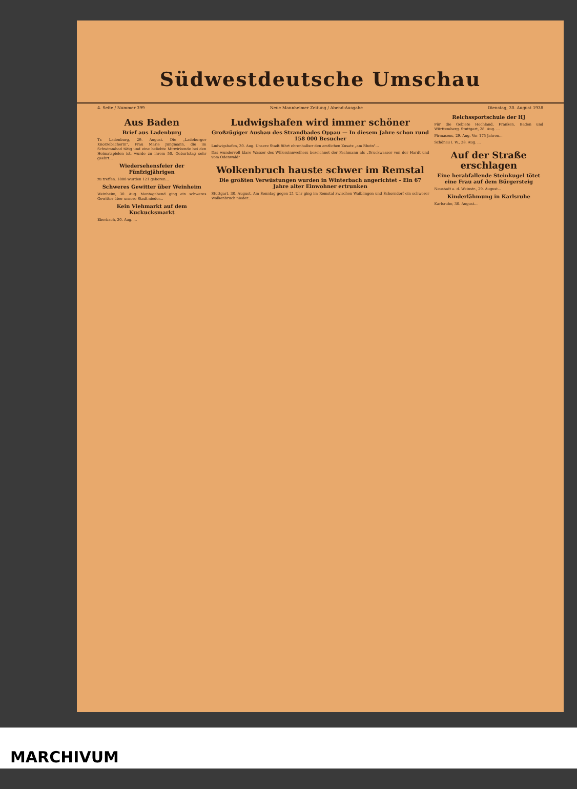Südwestdeutsche Umschau
4. Seite / Nummer 399 Neue Mannheimer Zeitung / Abend-Ausgabe Dienstag, 30. August 1938
Aus Baden
Brief aus Ladenburg
Tr. Ladenburg, 29. August. Die „Ladeburger Knorzebacherin", Frau Marie Jungmann, die im Schwimmbad tätig und eine beliebte Mitwirkende bei den Heimatspielen ist, wurde zu ihrem 50. Geburtstag sehr geehrt...
Wiedersehensfeier der Fünfzigjährigen
zu treffen. 1888 wurden 121 geboren...
Schweres Gewitter über Weinheim
Weinheim, 30. Aug. Montagabend ging ein schweres Gewitter über unsere Stadt nieder...
Kein Viehmarkt auf dem Kuckucksmarkt
Eberbach, 30. Aug. ...
Ludwigshafen wird immer schöner
Großzügiger Ausbau des Strandbades Oppau — In diesem Jahre schon rund 158 000 Besucher
Ludwigshafen, 30. Aug. Unsere Stadt führt ehrenhalber den amtlichen Zusatz „am Rhein"...
Das wundervoll klare Wasser des Willersinnweihers bezeichnet der Fachmann als „Druckwasser von der Hardt und vom Odenwald"
Wolkenbruch hauste schwer im Remstal
Die größten Verwüstungen wurden in Winterbach angerichtet - Ein 67 Jahre alter Einwohner ertrunken
Stuttgart, 30. August. Am Sonntag gegen 21 Uhr ging im Remstal zwischen Waiblingen und Schorndorf ein schwerer Wolkenbruch nieder...
Reichssportschule der HJ
Für die Gebiete Hochland, Franken, Baden und Württemberg. Stuttgart, 28. Aug. ...
Pirmasens, 29. Aug. Vor 175 Jahren...
Schönau i. W., 28. Aug. ...
Auf der Straße erschlagen
Eine herabfallende Steinkugel tötet eine Frau auf dem Bürgersteig
Neustadt a. d. Weinstr., 29. August...
Kinderlähmung in Karlsruhe
Karlsruhe, 30. August...
MARCHIVUM